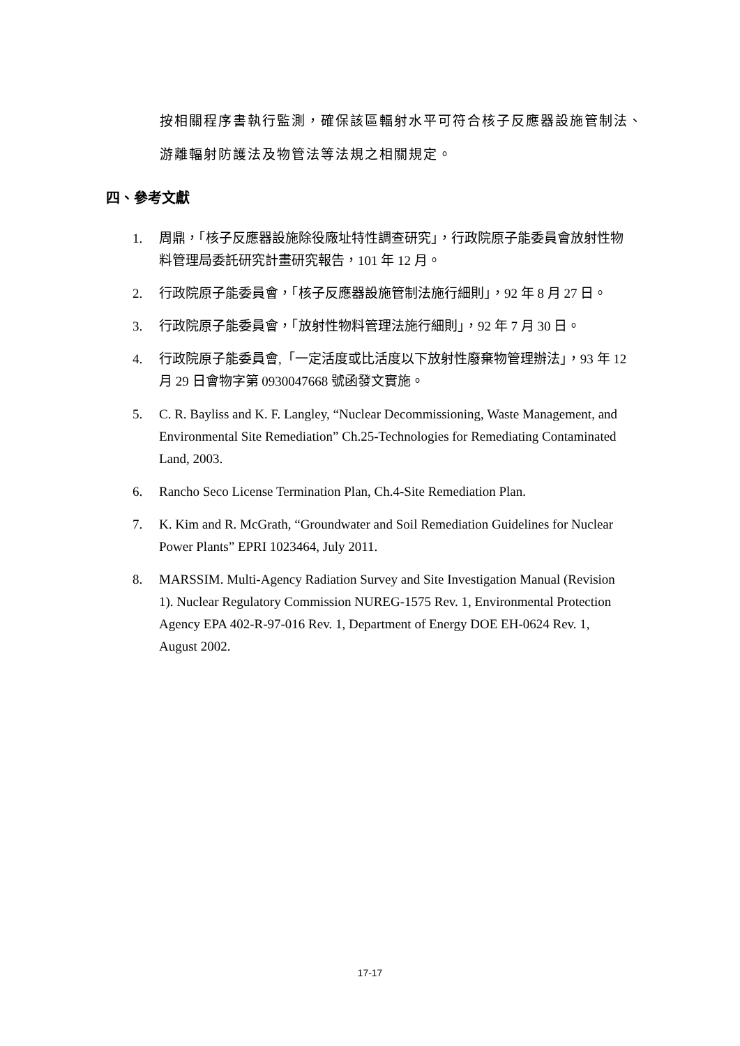按相關程序書執行監測，確保該區輻射水平可符合核子反應器設施管制法、游離輻射防護法及物管法等法規之相關規定。
四、參考文獻
1. 周鼎，「核子反應器設施除役廠址特性調查研究」，行政院原子能委員會放射性物料管理局委託研究計畫研究報告，101 年 12 月。
2. 行政院原子能委員會，「核子反應器設施管制法施行細則」，92 年 8 月 27 日。
3. 行政院原子能委員會，「放射性物料管理法施行細則」，92 年 7 月 30 日。
4. 行政院原子能委員會,「一定活度或比活度以下放射性廢棄物管理辦法」，93 年 12 月 29 日會物字第 0930047668 號函發文實施。
5. C. R. Bayliss and K. F. Langley, “Nuclear Decommissioning, Waste Management, and Environmental Site Remediation” Ch.25-Technologies for Remediating Contaminated Land, 2003.
6. Rancho Seco License Termination Plan, Ch.4-Site Remediation Plan.
7. K. Kim and R. McGrath, “Groundwater and Soil Remediation Guidelines for Nuclear Power Plants” EPRI 1023464, July 2011.
8. MARSSIM. Multi-Agency Radiation Survey and Site Investigation Manual (Revision 1). Nuclear Regulatory Commission NUREG-1575 Rev. 1, Environmental Protection Agency EPA 402-R-97-016 Rev. 1, Department of Energy DOE EH-0624 Rev. 1, August 2002.
17-17